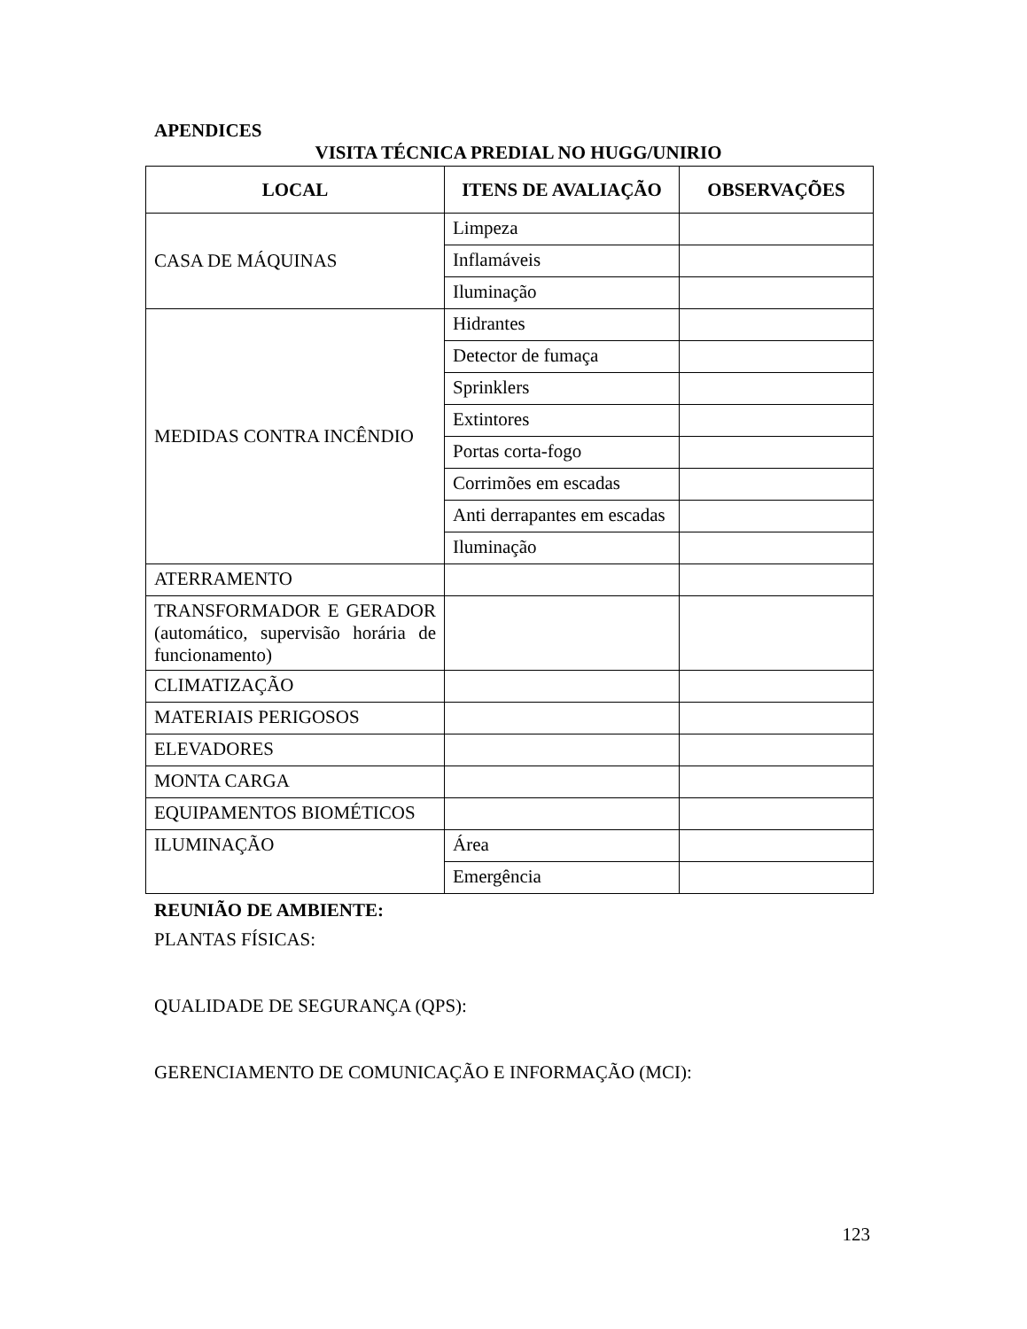APENDICES
VISITA TÉCNICA PREDIAL NO HUGG/UNIRIO
| LOCAL | ITENS DE AVALIAÇÃO | OBSERVAÇÕES |
| --- | --- | --- |
| CASA DE MÁQUINAS | Limpeza | |
| | Inflamáveis | |
| | Iluminação | |
| MEDIDAS CONTRA INCÊNDIO | Hidrantes | |
| | Detector de fumaça | |
| | Sprinklers | |
| | Extintores | |
| | Portas corta-fogo | |
| | Corrimões em escadas | |
| | Anti derrapantes em escadas | |
| | Iluminação | |
| ATERRAMENTO | | |
| TRANSFORMADOR E GERADOR (automático, supervisão horária de funcionamento) | | |
| CLIMATIZAÇÃO | | |
| MATERIAIS PERIGOSOS | | |
| ELEVADORES | | |
| MONTA CARGA | | |
| EQUIPAMENTOS BIOMÉTICOS | | |
| ILUMINAÇÃO | Área | |
| | Emergência | |
REUNIÃO DE AMBIENTE:
PLANTAS FÍSICAS:
QUALIDADE DE SEGURANÇA (QPS):
GERENCIAMENTO DE COMUNICAÇÃO E INFORMAÇÃO (MCI):
123